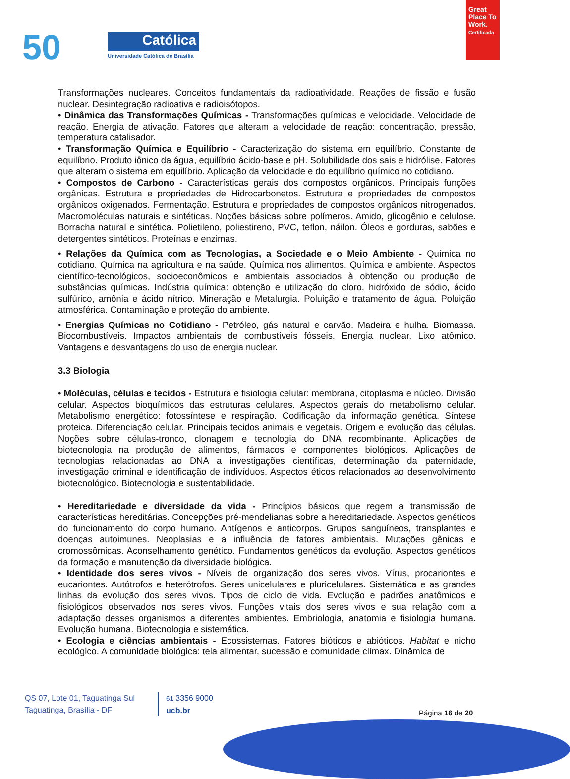50 Católica
Universidade Católica de Brasília
Great Place To Work.
Certificada
Transformações nucleares. Conceitos fundamentais da radioatividade. Reações de fissão e fusão nuclear. Desintegração radioativa e radioisótopos.
• Dinâmica das Transformações Químicas - Transformações químicas e velocidade. Velocidade de reação. Energia de ativação. Fatores que alteram a velocidade de reação: concentração, pressão, temperatura catalisador.
• Transformação Química e Equilíbrio - Caracterização do sistema em equilíbrio. Constante de equilíbrio. Produto iônico da água, equilíbrio ácido-base e pH. Solubilidade dos sais e hidrólise. Fatores que alteram o sistema em equilíbrio. Aplicação da velocidade e do equilíbrio químico no cotidiano.
• Compostos de Carbono - Características gerais dos compostos orgânicos. Principais funções orgânicas. Estrutura e propriedades de Hidrocarbonetos. Estrutura e propriedades de compostos orgânicos oxigenados. Fermentação. Estrutura e propriedades de compostos orgânicos nitrogenados. Macromoléculas naturais e sintéticas. Noções básicas sobre polímeros. Amido, glicogênio e celulose. Borracha natural e sintética. Polietileno, poliestireno, PVC, teflon, náilon. Óleos e gorduras, sabões e detergentes sintéticos. Proteínas e enzimas.
• Relações da Química com as Tecnologias, a Sociedade e o Meio Ambiente - Química no cotidiano. Química na agricultura e na saúde. Química nos alimentos. Química e ambiente. Aspectos científico-tecnológicos, socioeconômicos e ambientais associados à obtenção ou produção de substâncias químicas. Indústria química: obtenção e utilização do cloro, hidróxido de sódio, ácido sulfúrico, amônia e ácido nítrico. Mineração e Metalurgia. Poluição e tratamento de água. Poluição atmosférica. Contaminação e proteção do ambiente.
• Energias Químicas no Cotidiano - Petróleo, gás natural e carvão. Madeira e hulha. Biomassa. Biocombustíveis. Impactos ambientais de combustíveis fósseis. Energia nuclear. Lixo atômico. Vantagens e desvantagens do uso de energia nuclear.
3.3 Biologia
• Moléculas, células e tecidos - Estrutura e fisiologia celular: membrana, citoplasma e núcleo. Divisão celular. Aspectos bioquímicos das estruturas celulares. Aspectos gerais do metabolismo celular. Metabolismo energético: fotossíntese e respiração. Codificação da informação genética. Síntese proteica. Diferenciação celular. Principais tecidos animais e vegetais. Origem e evolução das células. Noções sobre células-tronco, clonagem e tecnologia do DNA recombinante. Aplicações de biotecnologia na produção de alimentos, fármacos e componentes biológicos. Aplicações de tecnologias relacionadas ao DNA a investigações científicas, determinação da paternidade, investigação criminal e identificação de indivíduos. Aspectos éticos relacionados ao desenvolvimento biotecnológico. Biotecnologia e sustentabilidade.
• Hereditariedade e diversidade da vida - Princípios básicos que regem a transmissão de características hereditárias. Concepções pré-mendelianas sobre a hereditariedade. Aspectos genéticos do funcionamento do corpo humano. Antígenos e anticorpos. Grupos sanguíneos, transplantes e doenças autoimunes. Neoplasias e a influência de fatores ambientais. Mutações gênicas e cromossômicas. Aconselhamento genético. Fundamentos genéticos da evolução. Aspectos genéticos da formação e manutenção da diversidade biológica.
• Identidade dos seres vivos - Níveis de organização dos seres vivos. Vírus, procariontes e eucariontes. Autótrofos e heterótrofos. Seres unicelulares e pluricelulares. Sistemática e as grandes linhas da evolução dos seres vivos. Tipos de ciclo de vida. Evolução e padrões anatômicos e fisiológicos observados nos seres vivos. Funções vitais dos seres vivos e sua relação com a adaptação desses organismos a diferentes ambientes. Embriologia, anatomia e fisiologia humana. Evolução humana. Biotecnologia e sistemática.
• Ecologia e ciências ambientais - Ecossistemas. Fatores bióticos e abióticos. Habitat e nicho ecológico. A comunidade biológica: teia alimentar, sucessão e comunidade clímax. Dinâmica de
QS 07, Lote 01, Taguatinga Sul
Taguatinga, Brasília - DF
61 3356 9000
ucb.br
Página 16 de 20